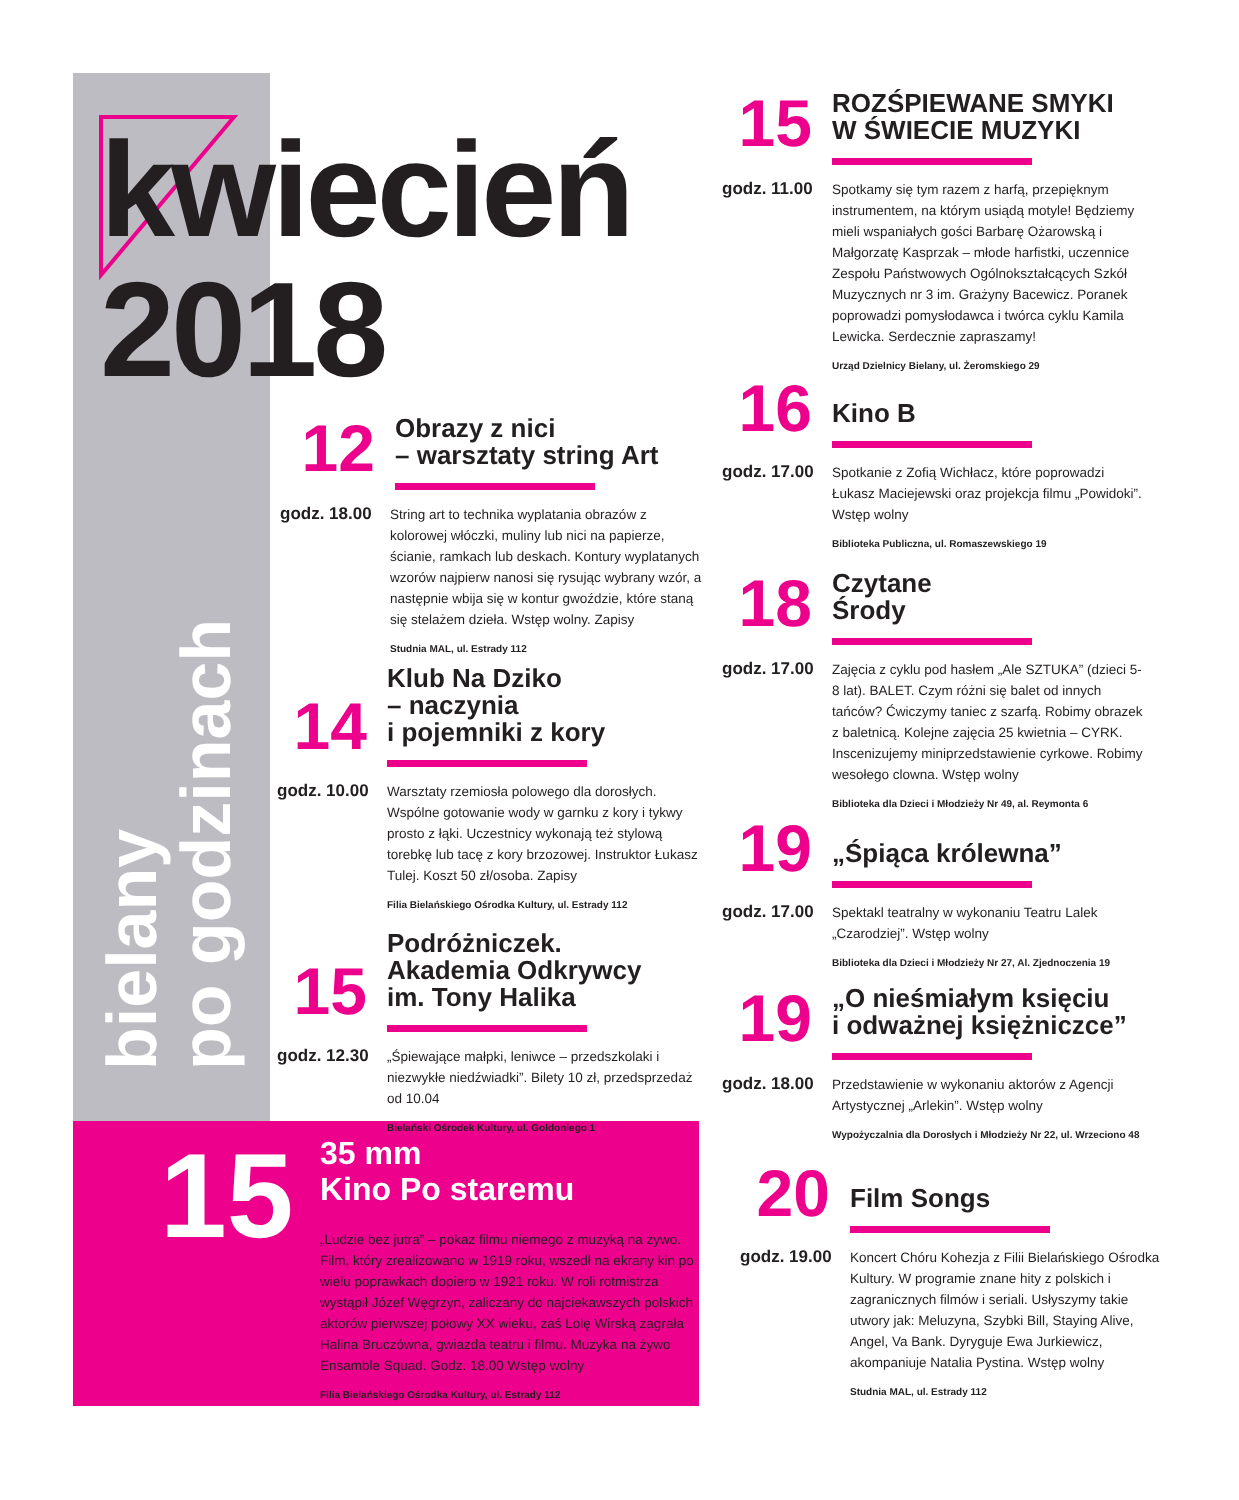kwiecień
2018
bielany
po godzinach
12
Obrazy z nici
– warsztaty string Art
godz. 18.00
String art to technika wyplatania obrazów z kolorowej włóczki, muliny lub nici na papierze, ścianie, ramkach lub deskach. Kontury wyplatanych wzorów najpierw nanosi się rysując wybrany wzór, a następnie wbija się w kontur gwoździe, które staną się stelażem dzieła. Wstęp wolny. Zapisy
Studnia MAL, ul. Estrady 112
14
Klub Na Dziko
– naczynia
i pojemniki z kory
godz. 10.00
Warsztaty rzemiosła polowego dla dorosłych. Wspólne gotowanie wody w garnku z kory i tykwy prosto z łąki. Uczestnicy wykonają też stylową torebkę lub tacę z kory brzozowej. Instruktor Łukasz Tulej. Koszt 50 zł/osoba. Zapisy
Filia Bielańskiego Ośrodka Kultury, ul. Estrady 112
15
Podróżniczek.
Akademia Odkrywcy
im. Tony Halika
godz. 12.30
„Śpiewające małpki, leniwce – przedszkolaki i niezwykłe niedźwiadki”. Bilety 10 zł, przedsprzedaż od 10.04
Bielański Ośrodek Kultury, ul. Goldoniego 1
15
35 mm
Kino Po staremu
„Ludzie bez jutra” – pokaz filmu niemego z muzyką na żywo. Film, który zrealizowano w 1919 roku, wszedł na ekrany kin po wielu poprawkach dopiero w 1921 roku. W roli rotmistrza wystąpił Józef Węgrzyn, zaliczany do najciekawszych polskich aktorów pierwszej połowy XX wieku, zaś Lolę Wirską zagrała Halina Bruczówna, gwiazda teatru i filmu. Muzyka na żywo Ensamble Squad. Godz. 18.00.Wstęp wolny
Filia Bielańskiego Ośrodka Kultury, ul. Estrady 112
15
ROZŚPIEWANE SMYKI
W ŚWIECIE MUZYKI
godz. 11.00
Spotkamy się tym razem z harfą, przepięknym instrumentem, na którym usiądą motyle! Będziemy mieli wspaniałych gości Barbarę Ożarowską i Małgorzatę Kasprzak – młode harfistki, uczennice Zespołu Państwowych Ogólnokształcących Szkół Muzycznych nr 3 im. Grażyny Bacewicz. Poranek poprowadzi pomysłodawca i twórca cyklu Kamila Lewicka. Serdecznie zapraszamy!
Urząd Dzielnicy Bielany, ul. Żeromskiego 29
16
Kino B
godz. 17.00
Spotkanie z Zofią Wichłacz, które poprowadzi Łukasz Maciejewski oraz projekcja filmu „Powidoki”. Wstęp wolny
Biblioteka Publiczna, ul. Romaszewskiego 19
18
Czytane
Środy
godz. 17.00
Zajęcia z cyklu pod hasłem „Ale SZTUKA” (dzieci 5-8 lat). BALET. Czym różni się balet od innych tańców? Ćwiczymy taniec z szarfą. Robimy obrazek z baletnicą. Kolejne zajęcia 25 kwietnia – CYRK. Inscenizujemy miniprzedstawienie cyrkowe. Robimy wesołego clowna. Wstęp wolny
Biblioteka dla Dzieci i Młodzieży Nr 49, al. Reymonta 6
19
„Śpiąca królewna”
godz. 17.00
Spektakl teatralny w wykonaniu Teatru Lalek „Czarodziej”. Wstęp wolny
Biblioteka dla Dzieci i Młodzieży Nr 27, Al. Zjednoczenia 19
19
„O nieśmiałym księciu
i odważnej księżniczce”
godz. 18.00
Przedstawienie w wykonaniu aktorów z Agencji Artystycznej „Arlekin”. Wstęp wolny
Wypożyczalnia dla Dorosłych i Młodzieży Nr 22, ul. Wrzeciono 48
20
Film Songs
godz. 19.00
Koncert Chóru Kohezja z Filii Bielańskiego Ośrodka Kultury. W programie znane hity z polskich i zagranicznych filmów i seriali. Usłyszymy takie utwory jak: Meluzyna, Szybki Bill, Staying Alive, Angel, Va Bank. Dyryguje Ewa Jurkiewicz, akompaniuje Natalia Pystina. Wstęp wolny
Studnia MAL, ul. Estrady 112